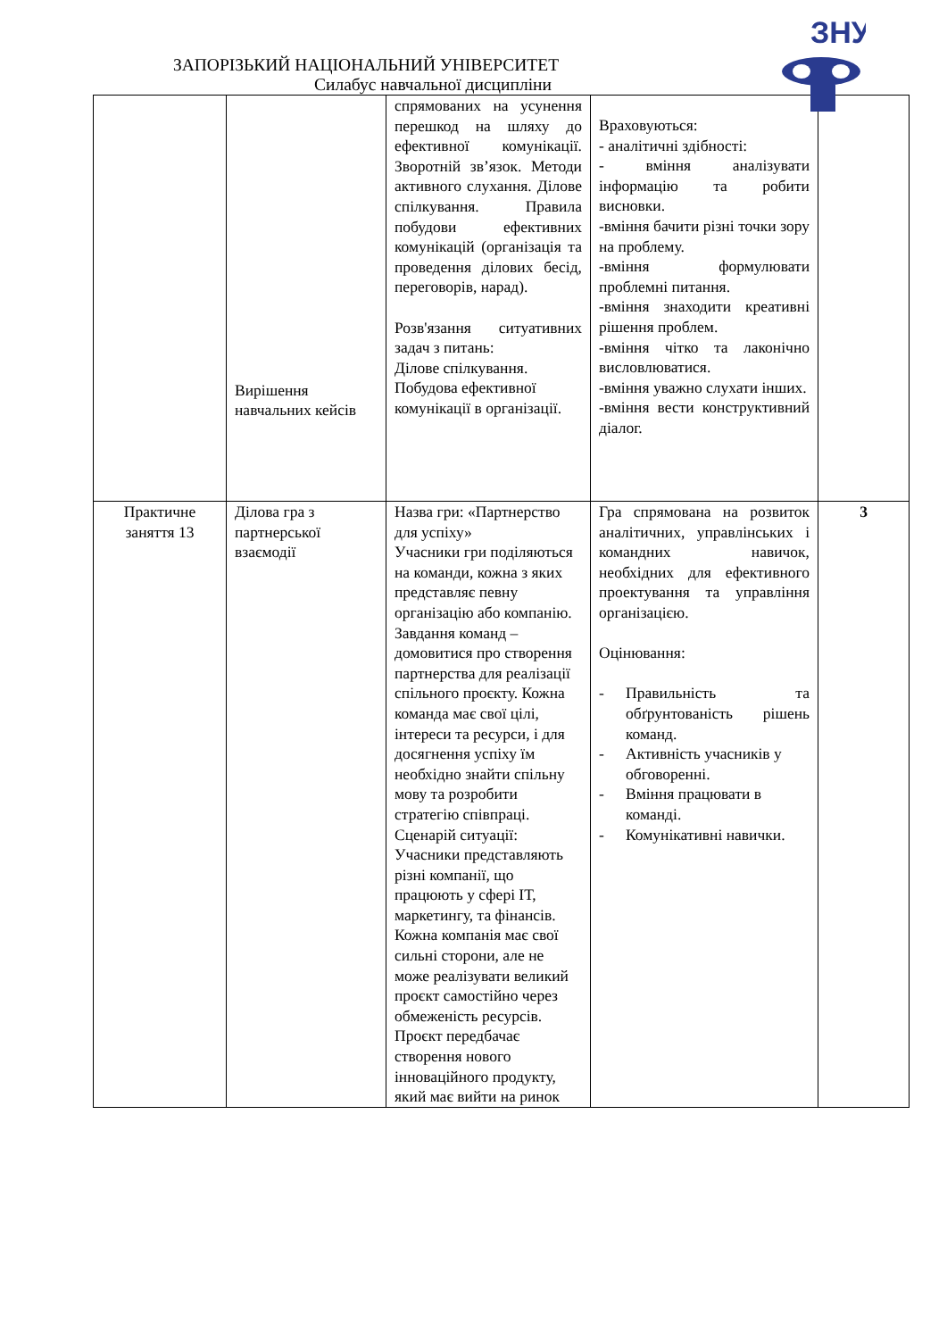ЗНУ
ЗАПОРІЗЬКИЙ НАЦІОНАЛЬНИЙ УНІВЕРСИТЕТ
Силабус навчальної дисципліни
| | Вирішення навчальних кейсів | спрямованих на усунення перешкод на шляху до ефективної комунікації. Зворотній зв’язок. Методи активного слухання. Ділове спілкування. Правила побудови ефективних комунікацій (організація та проведення ділових бесід, переговорів, нарад). Розв'язання ситуативних задач з питань: Ділове спілкування. Побудова ефективної комунікації в організації. | Враховуються: - аналітичні здібності: - вміння аналізувати інформацію та робити висновки. -вміння бачити різні точки зору на проблему. -вміння формулювати проблемні питання. -вміння знаходити креативні рішення проблем. -вміння чітко та лаконічно висловлюватися. -вміння уважно слухати інших. -вміння вести конструктивний діалог. | |
| Практичне заняття 13 | Ділова гра з партнерської взаємодії | Назва гри: «Партнерство для успіху» Учасники гри поділяються на команди, кожна з яких представляє певну організацію або компанію. Завдання команд – домовитися про створення партнерства для реалізації спільного проєкту. Кожна команда має свої цілі, інтереси та ресурси, і для досягнення успіху їм необхідно знайти спільну мову та розробити стратегію співпраці. Сценарій ситуації: Учасники представляють різні компанії, що працюють у сфері ІТ, маркетингу, та фінансів. Кожна компанія має свої сильні сторони, але не може реалізувати великий проєкт самостійно через обмеженість ресурсів. Проєкт передбачає створення нового інноваційного продукту, який має вийти на ринок | Гра спрямована на розвиток аналітичних, управлінських і командних навичок, необхідних для ефективного проектування та управління організацією. Оцінювання: - Правильність та обґрунтованість рішень команд. - Активність учасників у обговоренні. - Вміння працювати в команді. - Комунікативні навички. | 3 |